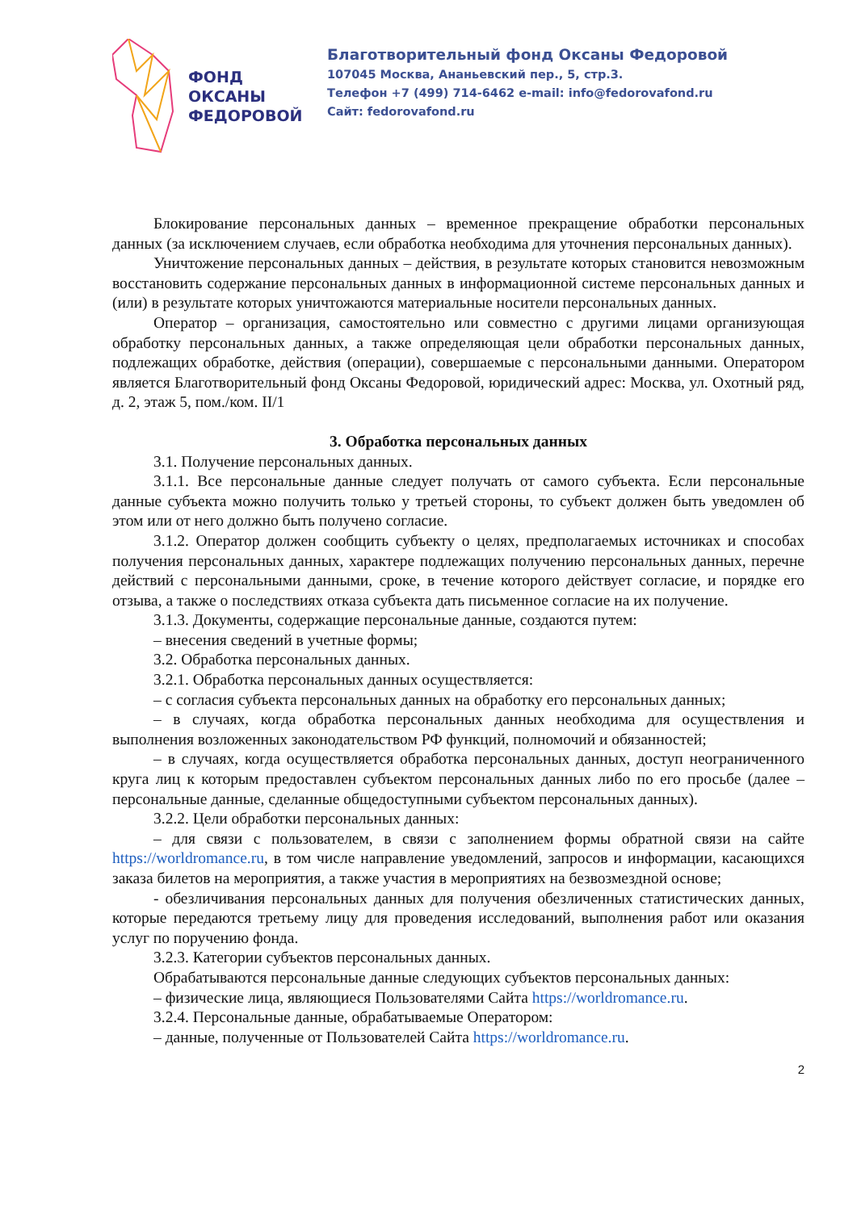ФОНД
ОКСАНЫ
ФЕДОРОВОЙ
Благотворительный фонд Оксаны Федоровой
107045 Москва, Ананьевский пер., 5, стр.3.
Телефон +7 (499) 714-6462 e-mail: info@fedorovafond.ru
Сайт: fedorovafond.ru
Блокирование персональных данных – временное прекращение обработки персональных данных (за исключением случаев, если обработка необходима для уточнения персональных данных).
Уничтожение персональных данных – действия, в результате которых становится невозможным восстановить содержание персональных данных в информационной системе персональных данных и (или) в результате которых уничтожаются материальные носители персональных данных.
Оператор – организация, самостоятельно или совместно с другими лицами организующая обработку персональных данных, а также определяющая цели обработки персональных данных, подлежащих обработке, действия (операции), совершаемые с персональными данными. Оператором является Благотворительный фонд Оксаны Федоровой, юридический адрес: Москва, ул. Охотный ряд, д. 2, этаж 5, пом./ком. II/1
3. Обработка персональных данных
3.1. Получение персональных данных.
3.1.1. Все персональные данные следует получать от самого субъекта. Если персональные данные субъекта можно получить только у третьей стороны, то субъект должен быть уведомлен об этом или от него должно быть получено согласие.
3.1.2. Оператор должен сообщить субъекту о целях, предполагаемых источниках и способах получения персональных данных, характере подлежащих получению персональных данных, перечне действий с персональными данными, сроке, в течение которого действует согласие, и порядке его отзыва, а также о последствиях отказа субъекта дать письменное согласие на их получение.
3.1.3. Документы, содержащие персональные данные, создаются путем:
– внесения сведений в учетные формы;
3.2. Обработка персональных данных.
3.2.1. Обработка персональных данных осуществляется:
– с согласия субъекта персональных данных на обработку его персональных данных;
– в случаях, когда обработка персональных данных необходима для осуществления и выполнения возложенных законодательством РФ функций, полномочий и обязанностей;
– в случаях, когда осуществляется обработка персональных данных, доступ неограниченного круга лиц к которым предоставлен субъектом персональных данных либо по его просьбе (далее – персональные данные, сделанные общедоступными субъектом персональных данных).
3.2.2. Цели обработки персональных данных:
– для связи с пользователем, в связи с заполнением формы обратной связи на сайте https://worldromance.ru, в том числе направление уведомлений, запросов и информации, касающихся заказа билетов на мероприятия, а также участия в мероприятиях на безвозмездной основе;
- обезличивания персональных данных для получения обезличенных статистических данных, которые передаются третьему лицу для проведения исследований, выполнения работ или оказания услуг по поручению фонда.
3.2.3. Категории субъектов персональных данных.
Обрабатываются персональные данные следующих субъектов персональных данных:
– физические лица, являющиеся Пользователями Сайта https://worldromance.ru.
3.2.4. Персональные данные, обрабатываемые Оператором:
– данные, полученные от Пользователей Сайта https://worldromance.ru.
2